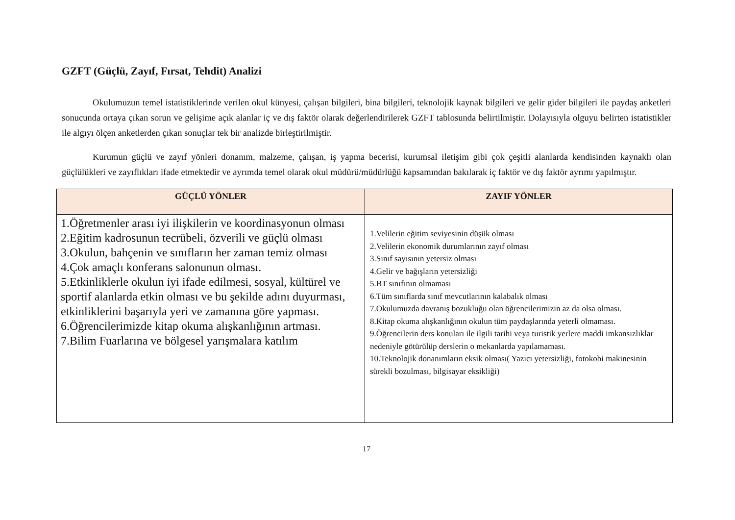GZFT (Güçlü, Zayıf, Fırsat, Tehdit) Analizi
Okulumuzun temel istatistiklerinde verilen okul künyesi, çalışan bilgileri, bina bilgileri, teknolojik kaynak bilgileri ve gelir gider bilgileri ile paydaş anketleri sonucunda ortaya çıkan sorun ve gelişime açık alanlar iç ve dış faktör olarak değerlendirilerek GZFT tablosunda belirtilmiştir. Dolayısıyla olguyu belirten istatistikler ile algıyı ölçen anketlerden çıkan sonuçlar tek bir analizde birleştirilmiştir.
Kurumun güçlü ve zayıf yönleri donanım, malzeme, çalışan, iş yapma becerisi, kurumsal iletişim gibi çok çeşitli alanlarda kendisinden kaynaklı olan güçlülükleri ve zayıflıkları ifade etmektedir ve ayrımda temel olarak okul müdürü/müdürlüğü kapsamından bakılarak iç faktör ve dış faktör ayrımı yapılmıştır.
| GÜÇLÜ YÖNLER | ZAYIF YÖNLER |
| --- | --- |
| 1.Öğretmenler arası iyi ilişkilerin ve koordinasyonun olması 2.Eğitim kadrosunun tecrübeli, özverili ve güçlü olması 3.Okulun, bahçenin ve sınıfların her zaman temiz olması 4.Çok amaçlı konferans salonunun olması. 5.Etkinliklerle okulun iyi ifade edilmesi, sosyal, kültürel ve sportif alanlarda etkin olması ve bu şekilde adını duyurması, etkinliklerini başarıyla yeri ve zamanına göre yapması. 6.Öğrencilerimizde kitap okuma alışkanlığının artması. 7.Bilim Fuarlarına ve bölgesel yarışmalara katılım | 1.Velilerin eğitim seviyesinin düşük olması 2.Velilerin ekonomik durumlarının zayıf olması 3.Sınıf sayısının yetersiz olması 4.Gelir ve bağışların yetersizliği 5.BT sınıfının olmaması 6.Tüm sınıflarda sınıf mevcutlarının kalabalık olması 7.Okulumuzda davranış bozukluğu olan öğrencilerimizin az da olsa olması. 8.Kitap okuma alışkanlığının okulun tüm paydaşlarında yeterli olmaması. 9.Öğrencilerin ders konuları ile ilgili tarihi veya turistik yerlere maddi imkansızlıklar nedeniyle götürülüp derslerin o mekanlarda yapılamaması. 10.Teknolojik donanımların eksik olması( Yazıcı yetersizliği, fotokobi makinesinin sürekli bozulması, bilgisayar eksikliği) |
17